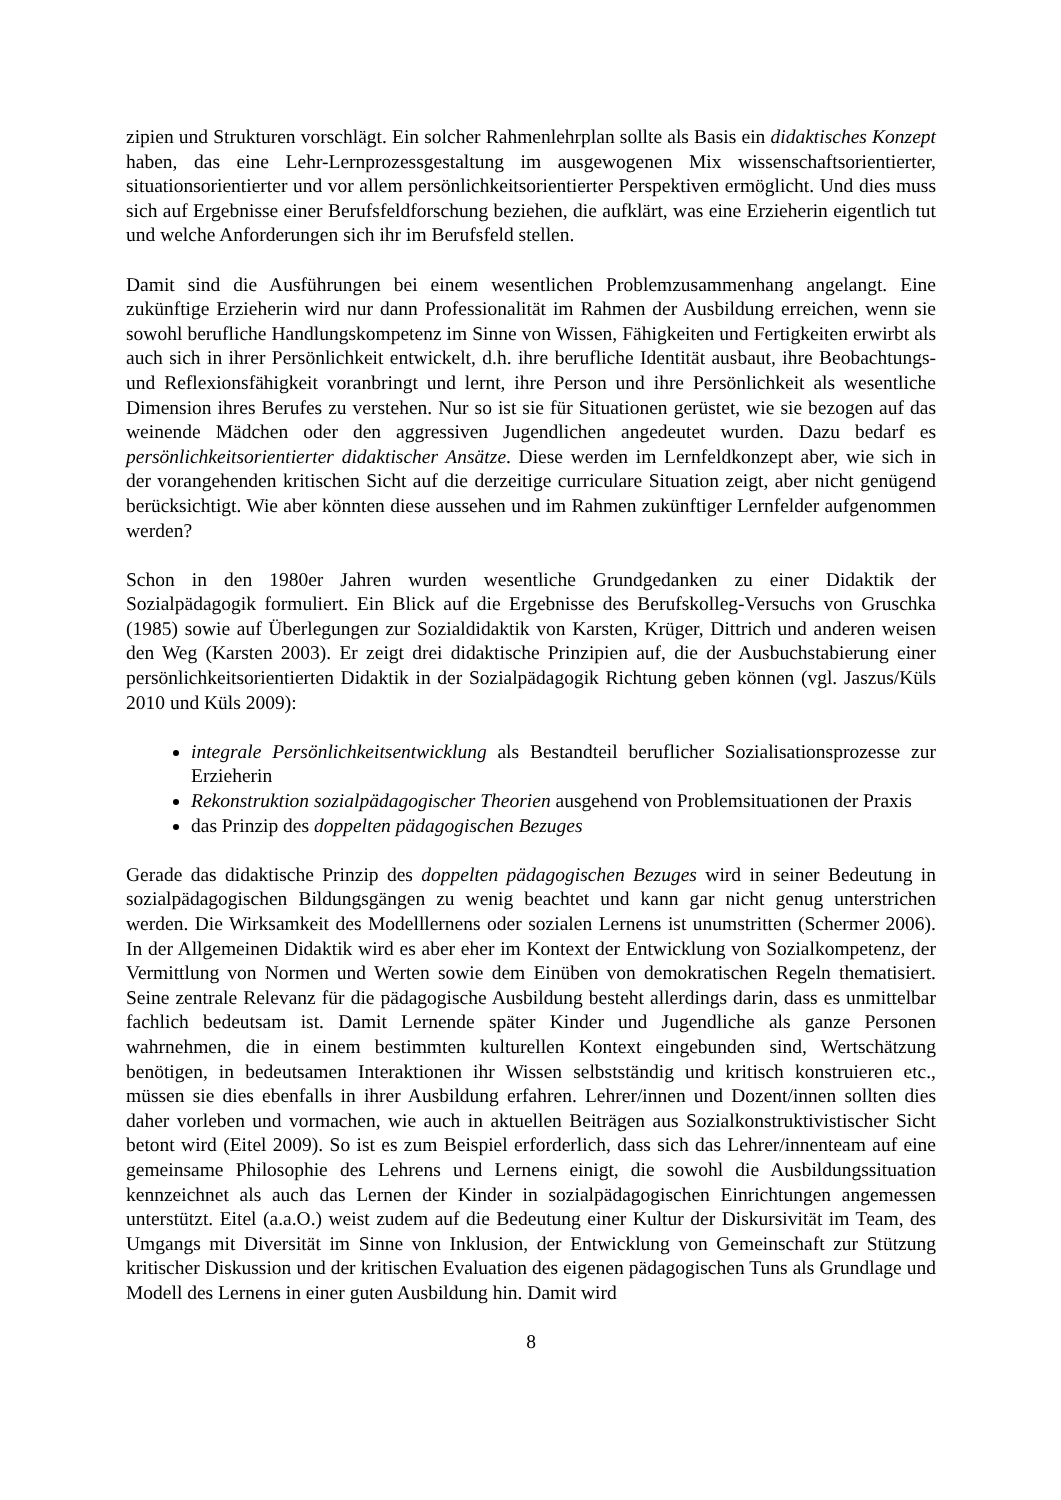zipien und Strukturen vorschlägt. Ein solcher Rahmenlehrplan sollte als Basis ein didaktisches Konzept haben, das eine Lehr-Lernprozessgestaltung im ausgewogenen Mix wissenschaftsorientierter, situationsorientierter und vor allem persönlichkeitsorientierter Perspektiven ermöglicht. Und dies muss sich auf Ergebnisse einer Berufsfeldforschung beziehen, die aufklärt, was eine Erzieherin eigentlich tut und welche Anforderungen sich ihr im Berufsfeld stellen.
Damit sind die Ausführungen bei einem wesentlichen Problemzusammenhang angelangt. Eine zukünftige Erzieherin wird nur dann Professionalität im Rahmen der Ausbildung erreichen, wenn sie sowohl berufliche Handlungskompetenz im Sinne von Wissen, Fähigkeiten und Fertigkeiten erwirbt als auch sich in ihrer Persönlichkeit entwickelt, d.h. ihre berufliche Identität ausbaut, ihre Beobachtungs- und Reflexionsfähigkeit voranbringt und lernt, ihre Person und ihre Persönlichkeit als wesentliche Dimension ihres Berufes zu verstehen. Nur so ist sie für Situationen gerüstet, wie sie bezogen auf das weinende Mädchen oder den aggressiven Jugendlichen angedeutet wurden. Dazu bedarf es persönlichkeitsorientierter didaktischer Ansätze. Diese werden im Lernfeldkonzept aber, wie sich in der vorangehenden kritischen Sicht auf die derzeitige curriculare Situation zeigt, aber nicht genügend berücksichtigt. Wie aber könnten diese aussehen und im Rahmen zukünftiger Lernfelder aufgenommen werden?
Schon in den 1980er Jahren wurden wesentliche Grundgedanken zu einer Didaktik der Sozialpädagogik formuliert. Ein Blick auf die Ergebnisse des Berufskolleg-Versuchs von Gruschka (1985) sowie auf Überlegungen zur Sozialdidaktik von Karsten, Krüger, Dittrich und anderen weisen den Weg (Karsten 2003). Er zeigt drei didaktische Prinzipien auf, die der Ausbuchstabierung einer persönlichkeitsorientierten Didaktik in der Sozialpädagogik Richtung geben können (vgl. Jaszus/Küls 2010 und Küls 2009):
integrale Persönlichkeitsentwicklung als Bestandteil beruflicher Sozialisationsprozesse zur Erzieherin
Rekonstruktion sozialpädagogischer Theorien ausgehend von Problemsituationen der Praxis
das Prinzip des doppelten pädagogischen Bezuges
Gerade das didaktische Prinzip des doppelten pädagogischen Bezuges wird in seiner Bedeutung in sozialpädagogischen Bildungsgängen zu wenig beachtet und kann gar nicht genug unterstrichen werden. Die Wirksamkeit des Modelllernens oder sozialen Lernens ist unumstritten (Schermer 2006). In der Allgemeinen Didaktik wird es aber eher im Kontext der Entwicklung von Sozialkompetenz, der Vermittlung von Normen und Werten sowie dem Einüben von demokratischen Regeln thematisiert. Seine zentrale Relevanz für die pädagogische Ausbildung besteht allerdings darin, dass es unmittelbar fachlich bedeutsam ist. Damit Lernende später Kinder und Jugendliche als ganze Personen wahrnehmen, die in einem bestimmten kulturellen Kontext eingebunden sind, Wertschätzung benötigen, in bedeutsamen Interaktionen ihr Wissen selbstständig und kritisch konstruieren etc., müssen sie dies ebenfalls in ihrer Ausbildung erfahren. Lehrer/innen und Dozent/innen sollten dies daher vorleben und vormachen, wie auch in aktuellen Beiträgen aus Sozialkonstruktivistischer Sicht betont wird (Eitel 2009). So ist es zum Beispiel erforderlich, dass sich das Lehrer/innenteam auf eine gemeinsame Philosophie des Lehrens und Lernens einigt, die sowohl die Ausbildungssituation kennzeichnet als auch das Lernen der Kinder in sozialpädagogischen Einrichtungen angemessen unterstützt. Eitel (a.a.O.) weist zudem auf die Bedeutung einer Kultur der Diskursivität im Team, des Umgangs mit Diversität im Sinne von Inklusion, der Entwicklung von Gemeinschaft zur Stützung kritischer Diskussion und der kritischen Evaluation des eigenen pädagogischen Tuns als Grundlage und Modell des Lernens in einer guten Ausbildung hin. Damit wird
8